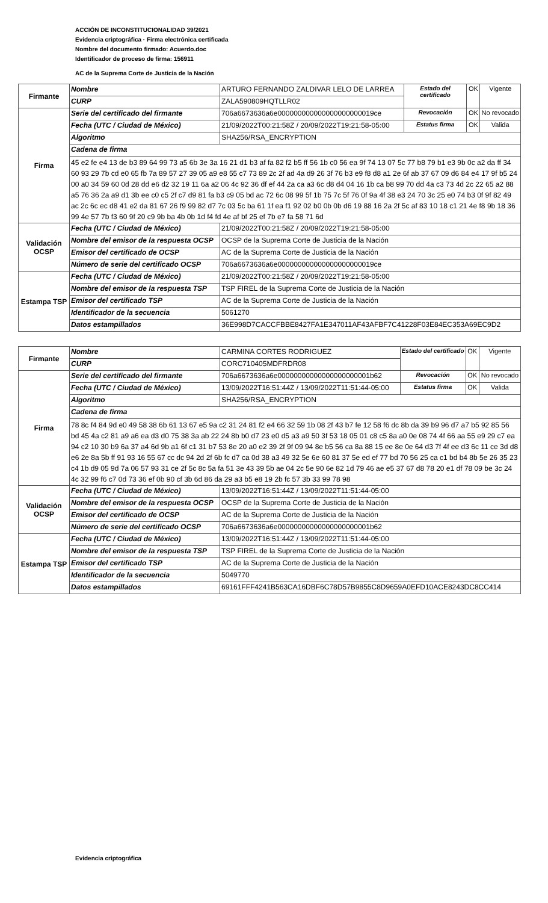ACCIÓN DE INCONSTITUCIONALIDAD 39/2021
Evidencia criptográfica · Firma electrónica certificada
Nombre del documento firmado: Acuerdo.doc
Identificador de proceso de firma: 156911
AC de la Suprema Corte de Justicia de la Nación
| Firmante | Nombre | ARTURO FERNANDO ZALDIVAR LELO DE LARREA | Estado del certificado | OK | Vigente |
| | CURP | ZALA590809HQTLLR02 | | | |
| Firma | Serie del certificado del firmante | 706a6673636a6e000000000000000000000019ce | Revocación | OK | No revocado |
| | Fecha (UTC / Ciudad de México) | 21/09/2022T00:21:58Z / 20/09/2022T19:21:58-05:00 | Estatus firma | OK | Valida |
| | Algoritmo | SHA256/RSA_ENCRYPTION | | | |
| | Cadena de firma | | | | |
| | 45 e2 fe e4 13 de b3 89 64 99 73 a5 6b 3e 3a 16 21 d1 b3 af fa 82 f2 b5 ff 56 1b c0 56 ea 9f 74 13 07 5c 77 b8 79 b1 e3 9b 0c a2 da ff 34 60 93 29 7b cd e0 65 fb 7a 89 57 27 39 05 a9 e8 55 c7 73 89 2c 2f ad 4a d9 26 3f 76 b3 e9 f8 d8 a1 2e 6f ab 37 67 09 d6 84 e4 17 9f b5 24 00 a0 34 59 60 0d 28 dd e6 d2 32 19 11 6a a2 06 4c 92 36 df ef 44 2a ca a3 6c d8 d4 04 16 1b ca b8 99 70 dd 4a c3 73 4d 2c 22 65 a2 88 a5 76 36 2a a9 d1 3b ee c0 c5 2f c7 d9 81 fa b3 c9 05 bd ac 72 6c 08 99 5f 1b 75 7c 5f 76 0f 9a 4f 38 e3 24 70 3c 25 e0 74 b3 0f 9f 82 49 ac 2c 6c ec d8 41 e2 da 81 67 26 f9 99 82 d7 7c 03 5c ba 61 1f ea f1 92 02 b0 0b 0b d6 19 88 16 2a 2f 5c af 83 10 18 c1 21 4e f8 9b 18 36 99 4e 57 7b f3 60 9f 20 c9 9b ba 4b 0b 1d f4 fd 4e af bf 25 ef 7b e7 fa 58 71 6d | | | | |
| Validación OCSP | Fecha (UTC / Ciudad de México) | 21/09/2022T00:21:58Z / 20/09/2022T19:21:58-05:00 | | | |
| | Nombre del emisor de la respuesta OCSP | OCSP de la Suprema Corte de Justicia de la Nación | | | |
| | Emisor del certificado de OCSP | AC de la Suprema Corte de Justicia de la Nación | | | |
| | Número de serie del certificado OCSP | 706a6673636a6e000000000000000000000019ce | | | |
| Estampa TSP | Fecha (UTC / Ciudad de México) | 21/09/2022T00:21:58Z / 20/09/2022T19:21:58-05:00 | | | |
| | Nombre del emisor de la respuesta TSP | TSP FIREL de la Suprema Corte de Justicia de la Nación | | | |
| | Emisor del certificado TSP | AC de la Suprema Corte de Justicia de la Nación | | | |
| | Identificador de la secuencia | 5061270 | | | |
| | Datos estampillados | 36E998D7CACCFBBE8427FA1E347011AF43AFBF7C41228F03E84EC353A69EC9D2 | | | |
| Firmante | Nombre | CARMINA CORTES RODRIGUEZ | Estado del certificado | OK | Vigente |
| | CURP | CORC710405MDFRDR08 | | | |
| Firma | Serie del certificado del firmante | 706a6673636a6e00000000000000000000001b62 | Revocación | OK | No revocado |
| | Fecha (UTC / Ciudad de México) | 13/09/2022T16:51:44Z / 13/09/2022T11:51:44-05:00 | Estatus firma | OK | Valida |
| | Algoritmo | SHA256/RSA_ENCRYPTION | | | |
| | Cadena de firma | | | | |
| | 78 8c f4 84 9d e0 49 58 38 6b 61 13 67 e5 9a c2 31 24 81 f2 e4 66 32 59 1b 08 2f 43 b7 fe 12 58 f6 dc 8b da 39 b9 96 d7 a7 b5 92 85 56 bd 45 4a c2 81 a9 a6 ea d3 d0 75 38 3a ab 22 24 8b b0 d7 23 e0 d5 a3 a9 50 3f 53 18 05 01 c8 c5 8a a0 0e 08 74 4f 66 aa 55 e9 29 c7 ea 94 c2 10 30 b9 6a 37 a4 6d 9b a1 6f c1 31 b7 53 8e 20 a0 e2 39 2f 9f 09 94 8e b5 56 ca 8a 88 15 ee 8e 0e 64 d3 7f 4f ee d3 6c 11 ce 3d d8 e6 2e 8a 5b ff 91 93 16 55 67 cc dc 94 2d 2f 6b fc d7 ca 0d 38 a3 49 32 5e 6e 60 81 37 5e ed ef 77 bd 70 56 25 ca c1 bd b4 8b 5e 26 35 23 c4 1b d9 05 9d 7a 06 57 93 31 ce 2f 5c 8c 5a fa 51 3e 43 39 5b ae 04 2c 5e 90 6e 82 1d 79 46 ae e5 37 67 d8 78 20 e1 df 78 09 be 3c 24 4c 32 99 f6 c7 0d 73 36 ef 0b 90 cf 3b 6d 86 da 29 a3 b5 e8 19 2b fc 57 3b 33 99 78 98 | | | | |
| Validación OCSP | Fecha (UTC / Ciudad de México) | 13/09/2022T16:51:44Z / 13/09/2022T11:51:44-05:00 | | | |
| | Nombre del emisor de la respuesta OCSP | OCSP de la Suprema Corte de Justicia de la Nación | | | |
| | Emisor del certificado de OCSP | AC de la Suprema Corte de Justicia de la Nación | | | |
| | Número de serie del certificado OCSP | 706a6673636a6e00000000000000000000001b62 | | | |
| Estampa TSP | Fecha (UTC / Ciudad de México) | 13/09/2022T16:51:44Z / 13/09/2022T11:51:44-05:00 | | | |
| | Nombre del emisor de la respuesta TSP | TSP FIREL de la Suprema Corte de Justicia de la Nación | | | |
| | Emisor del certificado TSP | AC de la Suprema Corte de Justicia de la Nación | | | |
| | Identificador de la secuencia | 5049770 | | | |
| | Datos estampillados | 69161FFF4241B563CA16DBF6C78D57B9855C8D9659A0EFD10ACE8243DC8CC414 | | | |
Evidencia criptográfica